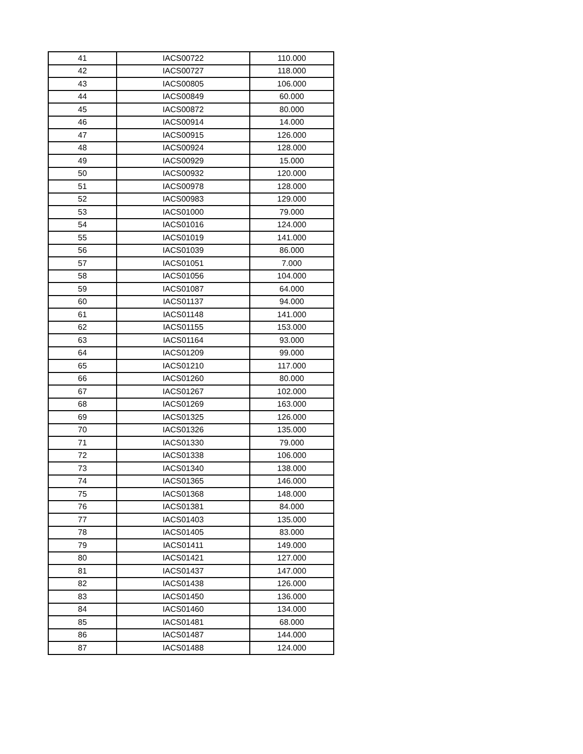| 41 | IACS00722 | 110.000 |
| 42 | IACS00727 | 118.000 |
| 43 | IACS00805 | 106.000 |
| 44 | IACS00849 | 60.000 |
| 45 | IACS00872 | 80.000 |
| 46 | IACS00914 | 14.000 |
| 47 | IACS00915 | 126.000 |
| 48 | IACS00924 | 128.000 |
| 49 | IACS00929 | 15.000 |
| 50 | IACS00932 | 120.000 |
| 51 | IACS00978 | 128.000 |
| 52 | IACS00983 | 129.000 |
| 53 | IACS01000 | 79.000 |
| 54 | IACS01016 | 124.000 |
| 55 | IACS01019 | 141.000 |
| 56 | IACS01039 | 86.000 |
| 57 | IACS01051 | 7.000 |
| 58 | IACS01056 | 104.000 |
| 59 | IACS01087 | 64.000 |
| 60 | IACS01137 | 94.000 |
| 61 | IACS01148 | 141.000 |
| 62 | IACS01155 | 153.000 |
| 63 | IACS01164 | 93.000 |
| 64 | IACS01209 | 99.000 |
| 65 | IACS01210 | 117.000 |
| 66 | IACS01260 | 80.000 |
| 67 | IACS01267 | 102.000 |
| 68 | IACS01269 | 163.000 |
| 69 | IACS01325 | 126.000 |
| 70 | IACS01326 | 135.000 |
| 71 | IACS01330 | 79.000 |
| 72 | IACS01338 | 106.000 |
| 73 | IACS01340 | 138.000 |
| 74 | IACS01365 | 146.000 |
| 75 | IACS01368 | 148.000 |
| 76 | IACS01381 | 84.000 |
| 77 | IACS01403 | 135.000 |
| 78 | IACS01405 | 83.000 |
| 79 | IACS01411 | 149.000 |
| 80 | IACS01421 | 127.000 |
| 81 | IACS01437 | 147.000 |
| 82 | IACS01438 | 126.000 |
| 83 | IACS01450 | 136.000 |
| 84 | IACS01460 | 134.000 |
| 85 | IACS01481 | 68.000 |
| 86 | IACS01487 | 144.000 |
| 87 | IACS01488 | 124.000 |